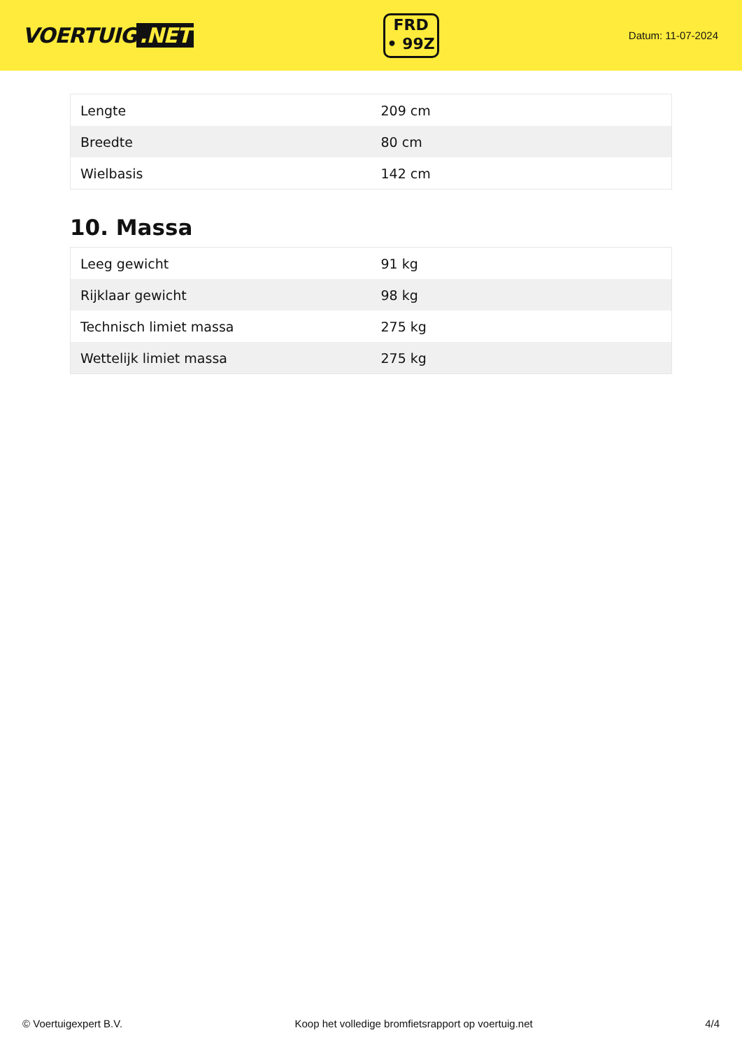VOERTUIG.NET
FRD
• 99Z
Datum: 11-07-2024
| Lengte | 209 cm |
| Breedte | 80 cm |
| Wielbasis | 142 cm |
10. Massa
| Leeg gewicht | 91 kg |
| Rijklaar gewicht | 98 kg |
| Technisch limiet massa | 275 kg |
| Wettelijk limiet massa | 275 kg |
© Voertuigexpert B.V. Koop het volledige bromfietsrapport op voertuig.net 4/4